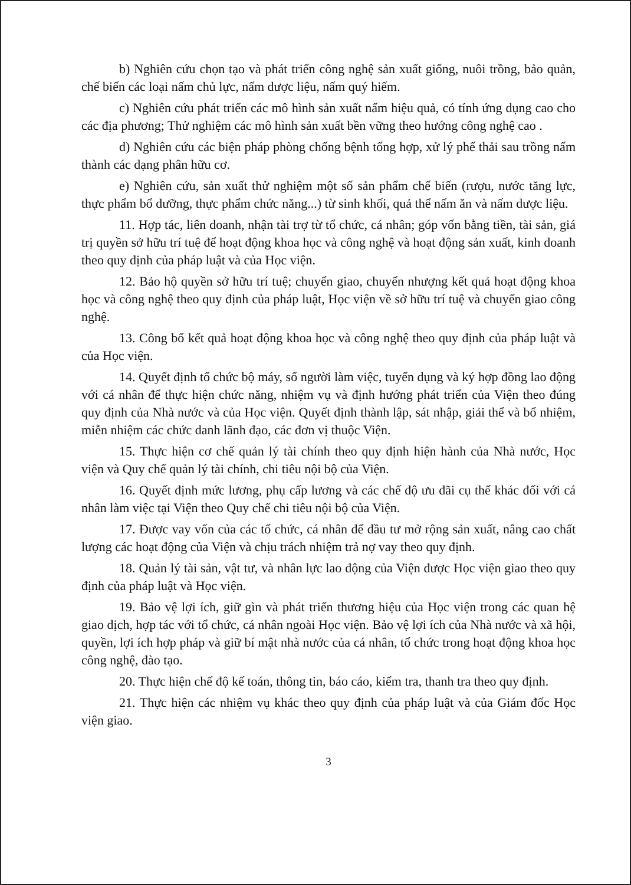b) Nghiên cứu chọn tạo và phát triển công nghệ sản xuất giống, nuôi trồng, bảo quản, chế biến các loại nấm chủ lực, nấm dược liệu, nấm quý hiếm.
c) Nghiên cứu phát triển các mô hình sản xuất nấm hiệu quả, có tính ứng dụng cao cho các địa phương; Thử nghiệm các mô hình sản xuất bền vững theo hướng công nghệ cao .
d) Nghiên cứu các biện pháp phòng chống bệnh tổng hợp, xử lý phế thải sau trồng nấm thành các dạng phân hữu cơ.
e) Nghiên cứu, sản xuất thử nghiệm một số sản phẩm chế biến (rượu, nước tăng lực, thực phẩm bổ dưỡng, thực phẩm chức năng...) từ sinh khối, quả thể nấm ăn và nấm dược liệu.
11. Hợp tác, liên doanh, nhận tài trợ từ tổ chức, cá nhân; góp vốn bằng tiền, tài sản, giá trị quyền sở hữu trí tuệ để hoạt động khoa học và công nghệ và hoạt động sản xuất, kinh doanh theo quy định của pháp luật và của Học viện.
12. Bảo hộ quyền sở hữu trí tuệ; chuyển giao, chuyển nhượng kết quả hoạt động khoa học và công nghệ theo quy định của pháp luật, Học viện về sở hữu trí tuệ và chuyển giao công nghệ.
13. Công bố kết quả hoạt động khoa học và công nghệ theo quy định của pháp luật và của Học viện.
14. Quyết định tổ chức bộ máy, số người làm việc, tuyển dụng và ký hợp đồng lao động với cá nhân để thực hiện chức năng, nhiệm vụ và định hướng phát triển của Viện theo đúng quy định của Nhà nước và của Học viện. Quyết định thành lập, sát nhập, giải thể và bổ nhiệm, miễn nhiệm các chức danh lãnh đạo, các đơn vị thuộc Viện.
15. Thực hiện cơ chế quản lý tài chính theo quy định hiện hành của Nhà nước, Học viện và Quy chế quản lý tài chính, chi tiêu nội bộ của Viện.
16. Quyết định mức lương, phụ cấp lương và các chế độ ưu đãi cụ thể khác đối với cá nhân làm việc tại Viện theo Quy chế chi tiêu nội bộ của Viện.
17. Được vay vốn của các tổ chức, cá nhân để đầu tư mở rộng sản xuất, nâng cao chất lượng các hoạt động của Viện và chịu trách nhiệm trả nợ vay theo quy định.
18. Quản lý tài sản, vật tư, và nhân lực lao động của Viện được Học viện giao theo quy định của pháp luật và Học viện.
19. Bảo vệ lợi ích, giữ gìn và phát triển thương hiệu của Học viện trong các quan hệ giao dịch, hợp tác với tổ chức, cá nhân ngoài Học viện. Bảo vệ lợi ích của Nhà nước và xã hội, quyền, lợi ích hợp pháp và giữ bí mật nhà nước của cá nhân, tổ chức trong hoạt động khoa học công nghệ, đào tạo.
20. Thực hiện chế độ kế toán, thông tin, báo cáo, kiểm tra, thanh tra theo quy định.
21. Thực hiện các nhiệm vụ khác theo quy định của pháp luật và của Giám đốc Học viện giao.
3